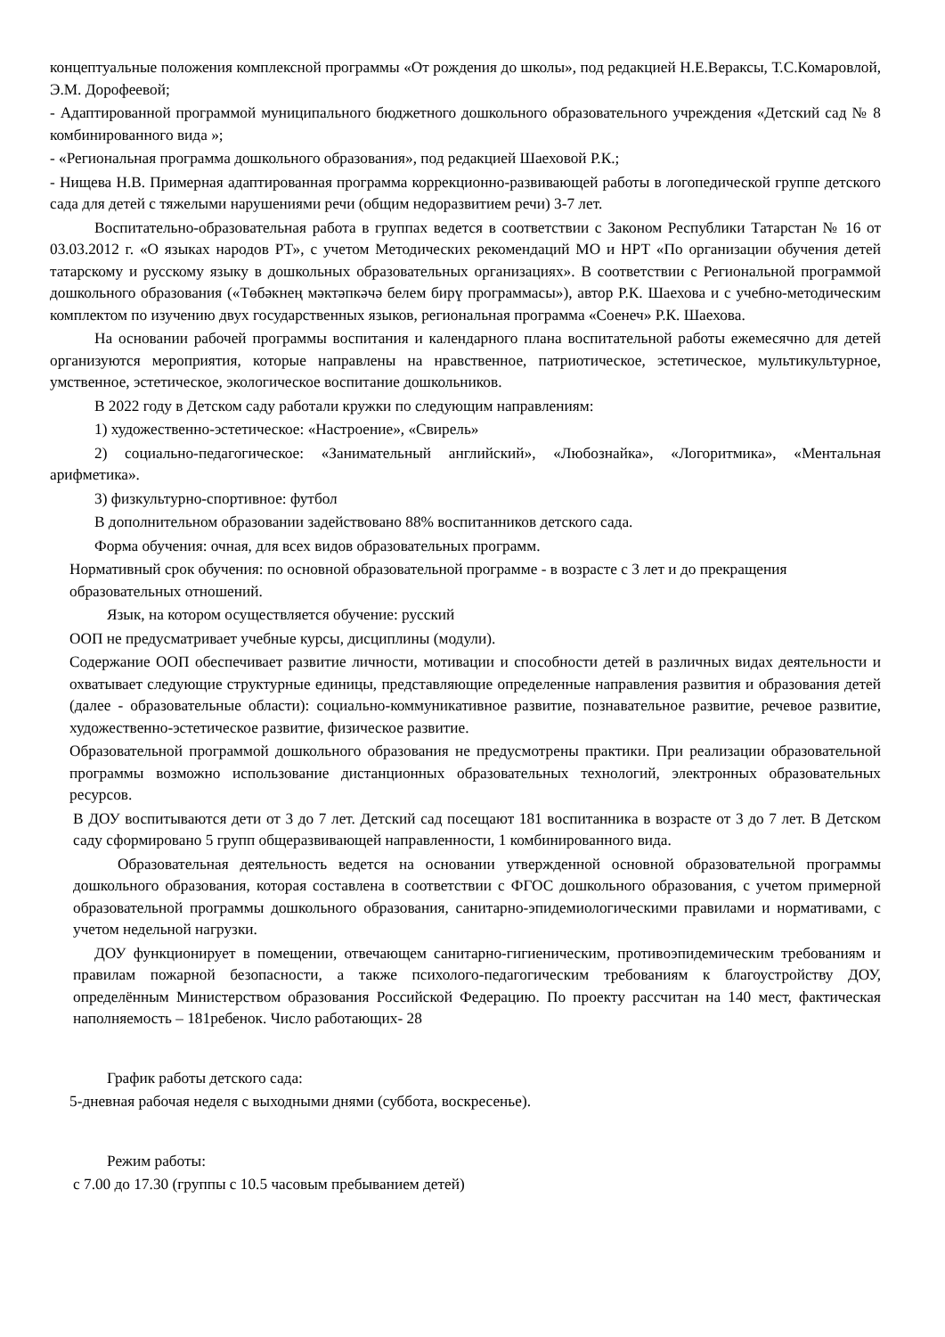концептуальные положения комплексной программы «От рождения до школы», под редакцией Н.Е.Вераксы, Т.С.Комаровлой, Э.М. Дорофеевой;
- Адаптированной программой муниципального бюджетного дошкольного образовательного учреждения «Детский сад № 8 комбинированного вида »;
- «Региональная программа дошкольного образования», под редакцией Шаеховой Р.К.;
- Нищева Н.В. Примерная адаптированная программа коррекционно-развивающей работы в логопедической группе детского сада для детей с тяжелыми нарушениями речи (общим недоразвитием речи) 3-7 лет.
Воспитательно-образовательная работа в группах ведется в соответствии с Законом Республики Татарстан № 16 от 03.03.2012 г. «О языках народов РТ», с учетом Методических рекомендаций МО и НРТ «По организации обучения детей татарскому и русскому языку в дошкольных образовательных организациях». В соответствии с Региональной программой дошкольного образования («Төбәкнең мәктәпкәчә белем бирү программасы»), автор Р.К. Шаехова и с учебно-методическим комплектом по изучению двух государственных языков, региональная программа «Соенеч» Р.К. Шаехова.
На основании рабочей программы воспитания и календарного плана воспитательной работы ежемесячно для детей организуются мероприятия, которые направлены на нравственное, патриотическое, эстетическое, мультикультурное, умственное, эстетическое, экологическое воспитание дошкольников.
В 2022 году в Детском саду работали кружки по следующим направлениям:
1) художественно-эстетическое: «Настроение», «Свирель»
2) социально-педагогическое: «Занимательный английский», «Любознайка», «Логоритмика», «Ментальная арифметика».
3) физкультурно-спортивное: футбол
В дополнительном образовании задействовано 88% воспитанников детского сада.
Форма обучения: очная, для всех видов образовательных программ.
Нормативный срок обучения: по основной образовательной программе - в возрасте с 3 лет и до прекращения образовательных отношений.
Язык, на котором осуществляется обучение: русский
ООП не предусматривает учебные курсы, дисциплины (модули).
Содержание ООП обеспечивает развитие личности, мотивации и способности детей в различных видах деятельности и охватывает следующие структурные единицы, представляющие определенные направления развития и образования детей (далее - образовательные области): социально-коммуникативное развитие, познавательное развитие, речевое развитие, художественно-эстетическое развитие, физическое развитие.
Образовательной программой дошкольного образования не предусмотрены практики. При реализации образовательной программы возможно использование дистанционных образовательных технологий, электронных образовательных ресурсов.
В ДОУ воспитываются дети от 3 до 7 лет. Детский сад посещают 181 воспитанника в возрасте от 3 до 7 лет. В Детском саду сформировано 5 групп общеразвивающей направленности, 1 комбинированного вида.
Образовательная деятельность ведется на основании утвержденной основной образовательной программы дошкольного образования, которая составлена в соответствии с ФГОС дошкольного образования, с учетом примерной образовательной программы дошкольного образования, санитарно-эпидемиологическими правилами и нормативами, с учетом недельной нагрузки.
ДОУ функционирует в помещении, отвечающем санитарно-гигиеническим, противоэпидемическим требованиям и правилам пожарной безопасности, а также психолого-педагогическим требованиям к благоустройству ДОУ, определённым Министерством образования Российской Федерацию. По проекту рассчитан на 140 мест, фактическая наполняемость – 181ребенок. Число работающих- 28
График работы детского сада:
5-дневная рабочая неделя с выходными днями (суббота, воскресенье).
Режим работы:
с 7.00 до 17.30 (группы с 10.5 часовым пребыванием детей)